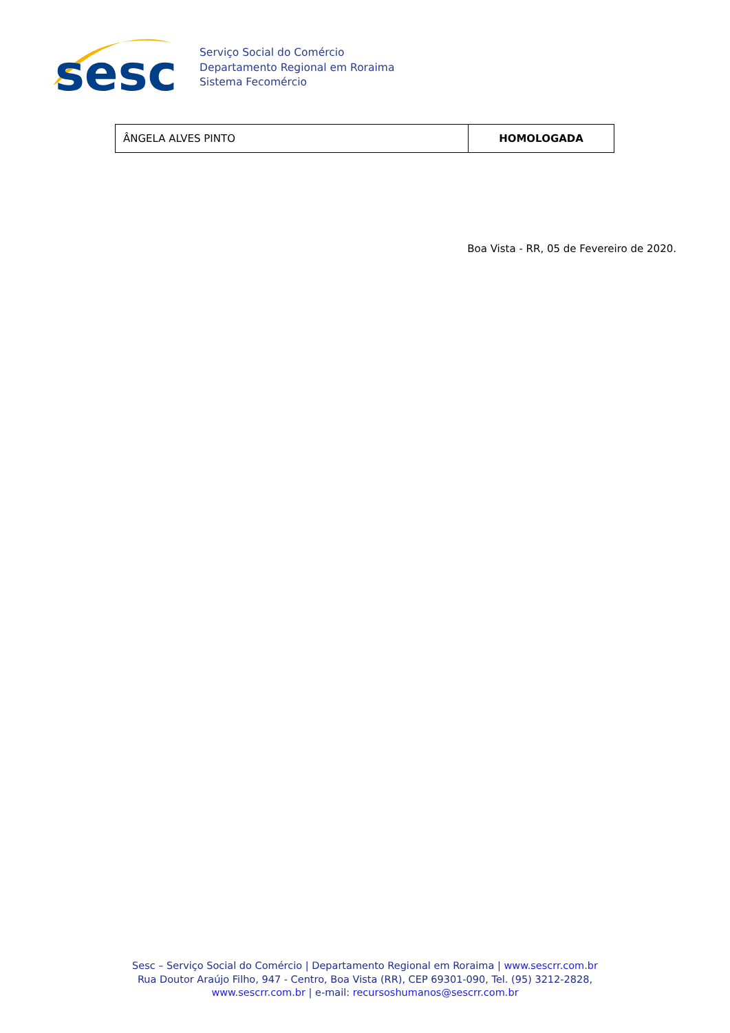sesc
Serviço Social do Comércio
Departamento Regional em Roraima
Sistema Fecomércio
| ÂNGELA ALVES PINTO | HOMOLOGADA |
Boa Vista - RR, 05 de Fevereiro de 2020.
Sesc – Serviço Social do Comércio | Departamento Regional em Roraima | www.sescrr.com.br
Rua Doutor Araújo Filho, 947 - Centro, Boa Vista (RR), CEP 69301-090, Tel. (95) 3212-2828,
www.sescrr.com.br | e-mail: recursoshumanos@sescrr.com.br